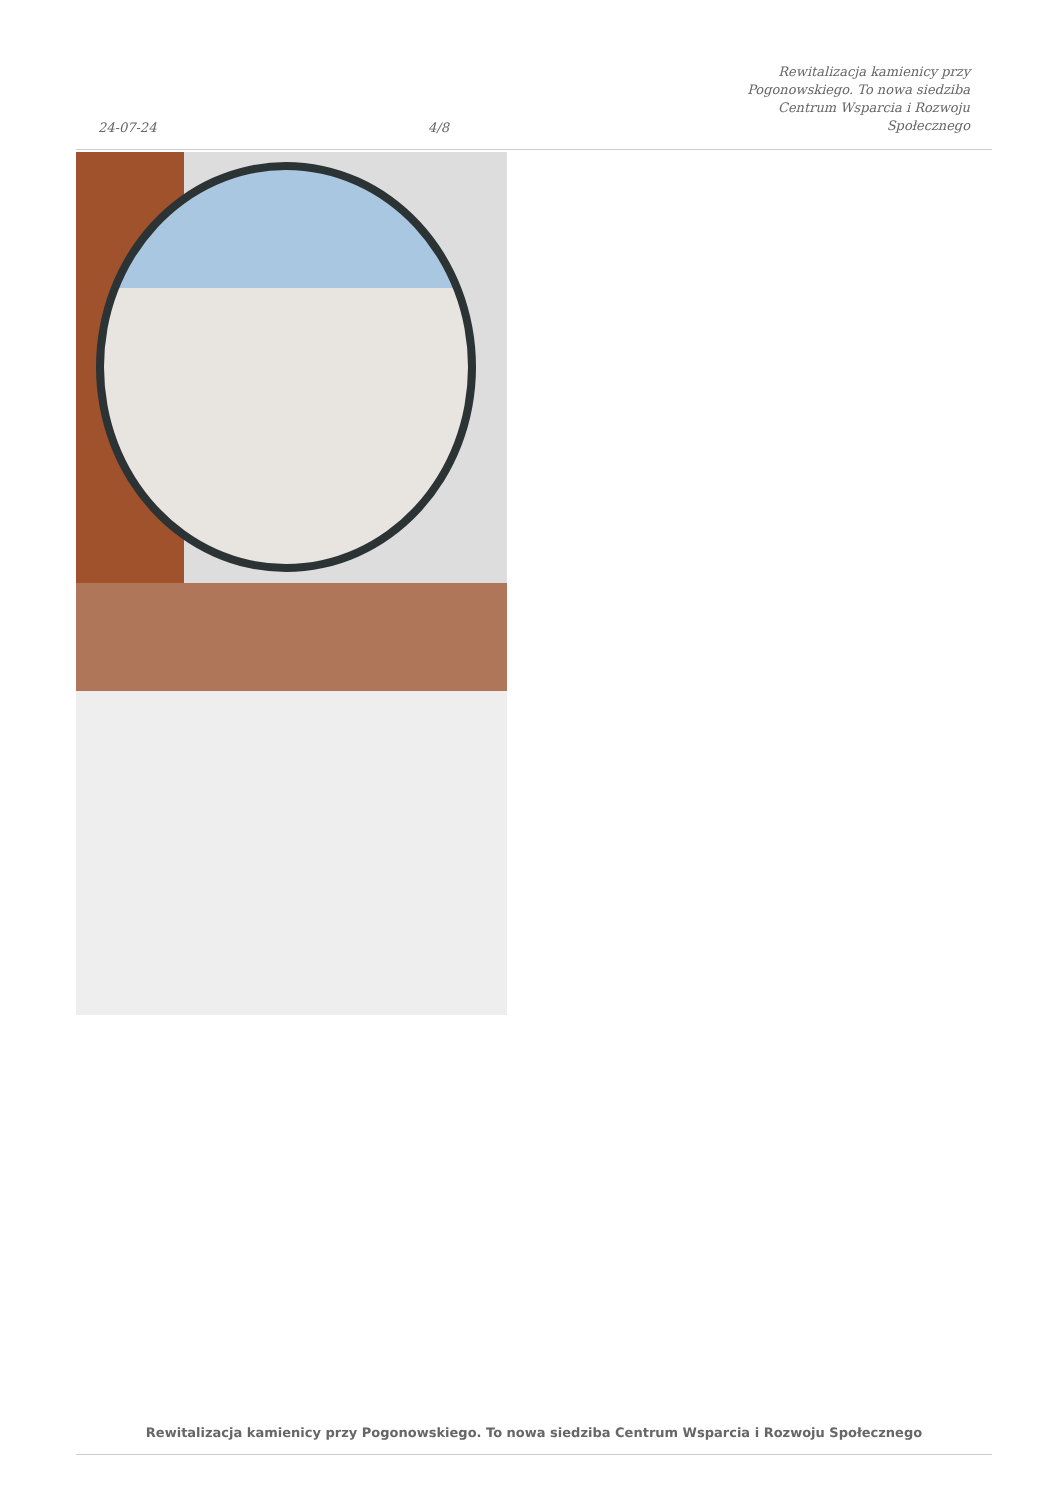24-07-24
4/8
Rewitalizacja kamienicy przy
Pogonowskiego. To nowa siedziba
Centrum Wsparcia i Rozwoju
Społecznego
Rewitalizacja kamienicy przy Pogonowskiego. To nowa siedziba Centrum Wsparcia i Rozwoju Społecznego